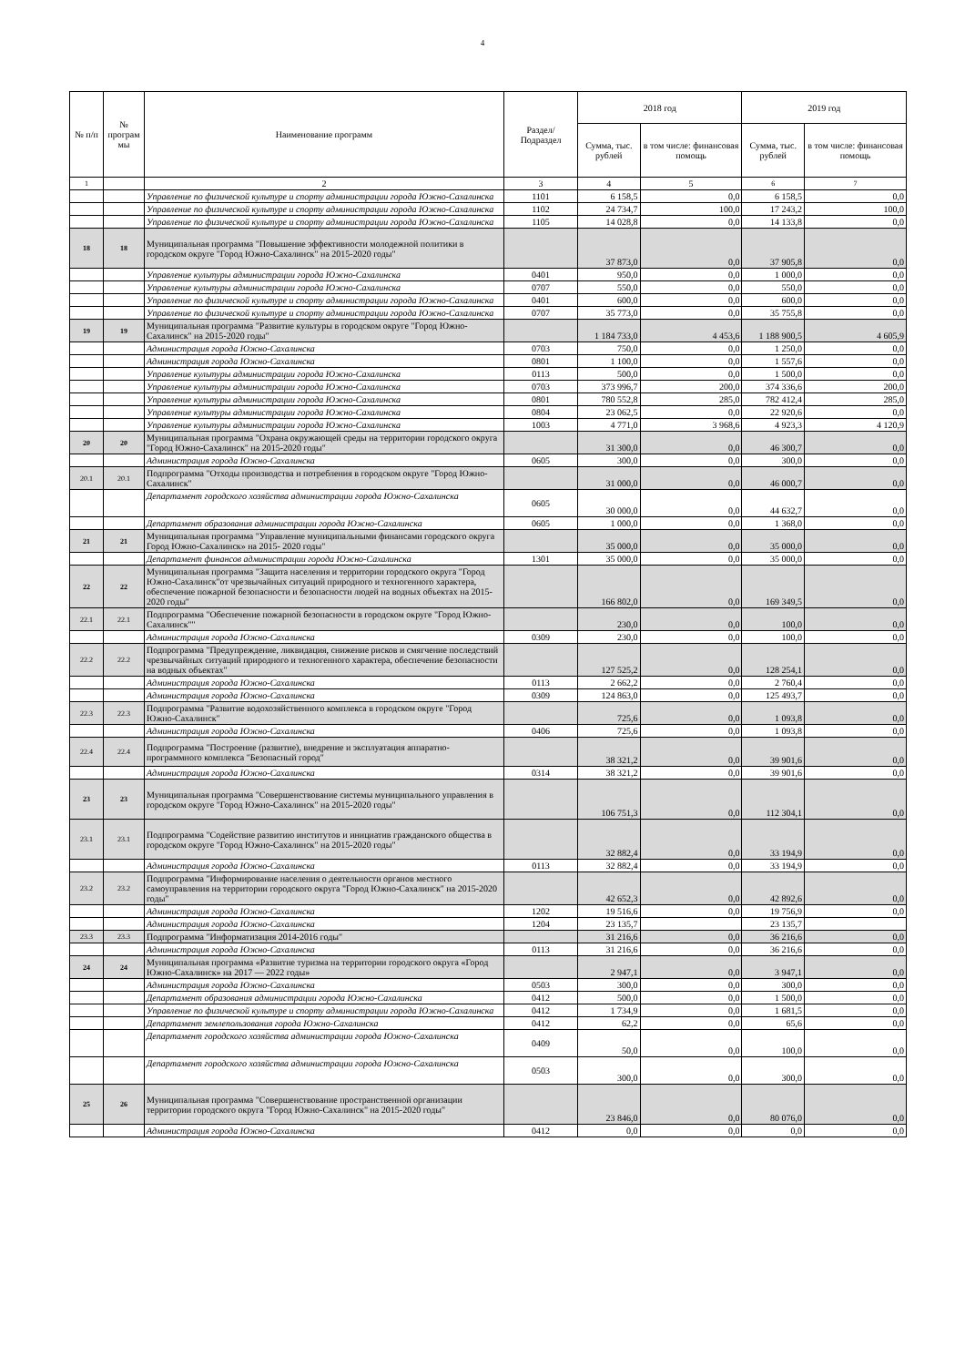4
| № п/п | № програм мы | Наименование программ | Раздел/ Подраздел | 2018 год | | 2019 год | |
| --- | --- | --- | --- | --- | --- | --- | --- |
| | | | | Сумма, тыс. рублей | в том числе: финансовая помощь | Сумма, тыс. рублей | в том числе: финансовая помощь |
| 1 | | 2 | 3 | 4 | 5 | 6 | 7 |
| | | Управление по физической культуре и спорту администрации города Южно-Сахалинска | 1101 | 6 158,5 | 0,0 | 6 158,5 | 0,0 |
| | | Управление по физической культуре и спорту администрации города Южно-Сахалинска | 1102 | 24 734,7 | 100,0 | 17 243,2 | 100,0 |
| | | Управление по физической культуре и спорту администрации города Южно-Сахалинска | 1105 | 14 028,8 | 0,0 | 14 133,8 | 0,0 |
| 18 | 18 | Муниципальная программа "Повышение эффективности молодежной политики в городском округе "Город Южно-Сахалинск" на 2015-2020 годы" | | 37 873,0 | 0,0 | 37 905,8 | 0,0 |
| | | Управление культуры администрации города Южно-Сахалинска | 0401 | 950,0 | 0,0 | 1 000,0 | 0,0 |
| | | Управление культуры администрации города Южно-Сахалинска | 0707 | 550,0 | 0,0 | 550,0 | 0,0 |
| | | Управление по физической культуре и спорту администрации города Южно-Сахалинска | 0401 | 600,0 | 0,0 | 600,0 | 0,0 |
| | | Управление по физической культуре и спорту администрации города Южно-Сахалинска | 0707 | 35 773,0 | 0,0 | 35 755,8 | 0,0 |
| 19 | 19 | Муниципальная программа "Развитие культуры в городском округе "Город Южно-Сахалинск" на 2015-2020 годы" | | 1 184 733,0 | 4 453,6 | 1 188 900,5 | 4 605,9 |
| | | Администрация города Южно-Сахалинска | 0703 | 750,0 | 0,0 | 1 250,0 | 0,0 |
| | | Администрация города Южно-Сахалинска | 0801 | 1 100,0 | 0,0 | 1 557,6 | 0,0 |
| | | Управление культуры администрации города Южно-Сахалинска | 0113 | 500,0 | 0,0 | 1 500,0 | 0,0 |
| | | Управление культуры администрации города Южно-Сахалинска | 0703 | 373 996,7 | 200,0 | 374 336,6 | 200,0 |
| | | Управление культуры администрации города Южно-Сахалинска | 0801 | 780 552,8 | 285,0 | 782 412,4 | 285,0 |
| | | Управление культуры администрации города Южно-Сахалинска | 0804 | 23 062,5 | 0,0 | 22 920,6 | 0,0 |
| | | Управление культуры администрации города Южно-Сахалинска | 1003 | 4 771,0 | 3 968,6 | 4 923,3 | 4 120,9 |
| 20 | 20 | Муниципальная программа "Охрана окружающей среды на территории городского округа "Город Южно-Сахалинск" на 2015-2020 годы" | | 31 300,0 | 0,0 | 46 300,7 | 0,0 |
| | | Администрация города Южно-Сахалинска | 0605 | 300,0 | 0,0 | 300,0 | 0,0 |
| 20.1 | 20.1 | Подпрограмма "Отходы производства и потребления в городском округе "Город Южно-Сахалинск" | | 31 000,0 | 0,0 | 46 000,7 | 0,0 |
| | | Департамент городского хозяйства администрации города Южно-Сахалинска | 0605 | 30 000,0 | 0,0 | 44 632,7 | 0,0 |
| | | Департамент образования администрации города Южно-Сахалинска | 0605 | 1 000,0 | 0,0 | 1 368,0 | 0,0 |
| 21 | 21 | Муниципальная программа "Управление муниципальными финансами городского округа Город Южно-Сахалинск» на 2015- 2020 годы" | | 35 000,0 | 0,0 | 35 000,0 | 0,0 |
| | | Департамент финансов администрации города Южно-Сахалинска | 1301 | 35 000,0 | 0,0 | 35 000,0 | 0,0 |
| 22 | 22 | Муниципальная программа "Защита населения и территории городского округа "Город Южно-Сахалинск"от чрезвычайных ситуаций природного и техногенного характера, обеспечение пожарной безопасности и безопасности людей на водных объектах на 2015-2020 годы" | | 166 802,0 | 0,0 | 169 349,5 | 0,0 |
| 22.1 | 22.1 | Подпрограмма "Обеспечение пожарной безопасности в городском округе "Город Южно-Сахалинск"" | | 230,0 | 0,0 | 100,0 | 0,0 |
| | | Администрация города Южно-Сахалинска | 0309 | 230,0 | 0,0 | 100,0 | 0,0 |
| 22.2 | 22.2 | Подпрограмма "Предупреждение, ликвидация, снижение рисков и смягчение последствий чрезвычайных ситуаций природного и техногенного характера, обеспечение безопасности на водных объектах" | | 127 525,2 | 0,0 | 128 254,1 | 0,0 |
| | | Администрация города Южно-Сахалинска | 0113 | 2 662,2 | 0,0 | 2 760,4 | 0,0 |
| | | Администрация города Южно-Сахалинска | 0309 | 124 863,0 | 0,0 | 125 493,7 | 0,0 |
| 22.3 | 22.3 | Подпрограмма "Развитие водохозяйственного комплекса в городском округе "Город Южно-Сахалинск" | | 725,6 | 0,0 | 1 093,8 | 0,0 |
| | | Администрация города Южно-Сахалинска | 0406 | 725,6 | 0,0 | 1 093,8 | 0,0 |
| 22.4 | 22.4 | Подпрограмма "Построение (развитие), внедрение и эксплуатация аппаратно-программного комплекса "Безопасный город" | | 38 321,2 | 0,0 | 39 901,6 | 0,0 |
| | | Администрация города Южно-Сахалинска | 0314 | 38 321,2 | 0,0 | 39 901,6 | 0,0 |
| 23 | 23 | Муниципальная программа "Совершенствование системы муниципального управления в городском округе "Город Южно-Сахалинск" на 2015-2020 годы" | | 106 751,3 | 0,0 | 112 304,1 | 0,0 |
| 23.1 | 23.1 | Подпрограмма "Содействие развитию институтов и инициатив гражданского общества в городском округе "Город Южно-Сахалинск" на 2015-2020 годы" | | 32 882,4 | 0,0 | 33 194,9 | 0,0 |
| | | Администрация города Южно-Сахалинска | 0113 | 32 882,4 | 0,0 | 33 194,9 | 0,0 |
| 23.2 | 23.2 | Подпрограмма "Информирование населения о деятельности органов местного самоуправления на территории городского округа "Город Южно-Сахалинск" на 2015-2020 годы" | | 42 652,3 | 0,0 | 42 892,6 | 0,0 |
| | | Администрация города Южно-Сахалинска | 1202 | 19 516,6 | 0,0 | 19 756,9 | 0,0 |
| | | Администрация города Южно-Сахалинска | 1204 | 23 135,7 | | 23 135,7 | |
| 23.3 | 23.3 | Подпрограмма "Информатизация 2014-2016 годы" | | 31 216,6 | 0,0 | 36 216,6 | 0,0 |
| | | Администрация города Южно-Сахалинска | 0113 | 31 216,6 | 0,0 | 36 216,6 | 0,0 |
| 24 | 24 | Муниципальная программа «Развитие туризма на территории городского округа «Город Южно-Сахалинск» на 2017 — 2022 годы» | | 2 947,1 | 0,0 | 3 947,1 | 0,0 |
| | | Администрация города Южно-Сахалинска | 0503 | 300,0 | 0,0 | 300,0 | 0,0 |
| | | Департамент образования администрации города Южно-Сахалинска | 0412 | 500,0 | 0,0 | 1 500,0 | 0,0 |
| | | Управление по физической культуре и спорту администрации города Южно-Сахалинска | 0412 | 1 734,9 | 0,0 | 1 681,5 | 0,0 |
| | | Департамент землепользования города Южно-Сахалинска | 0412 | 62,2 | 0,0 | 65,6 | 0,0 |
| | | Департамент городского хозяйства администрации города Южно-Сахалинска | 0409 | 50,0 | 0,0 | 100,0 | 0,0 |
| | | Департамент городского хозяйства администрации города Южно-Сахалинска | 0503 | 300,0 | 0,0 | 300,0 | 0,0 |
| 25 | 26 | Муниципальная программа "Совершенствование пространственной организации территории городского округа "Город Южно-Сахалинск" на 2015-2020 годы" | | 23 846,0 | 0,0 | 80 076,0 | 0,0 |
| | | Администрация города Южно-Сахалинска | 0412 | 0,0 | 0,0 | 0,0 | 0,0 |